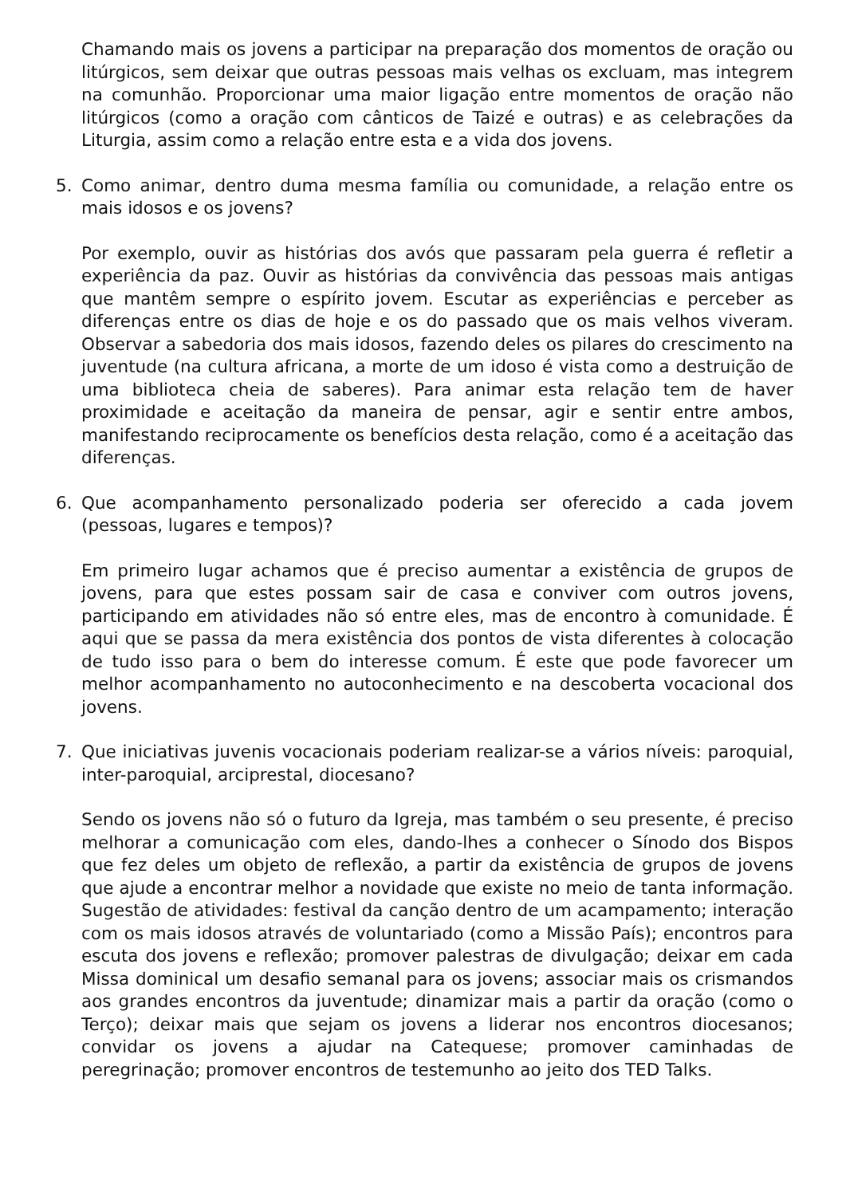Chamando mais os jovens a participar na preparação dos momentos de oração ou litúrgicos, sem deixar que outras pessoas mais velhas os excluam, mas integrem na comunhão. Proporcionar uma maior ligação entre momentos de oração não litúrgicos (como a oração com cânticos de Taizé e outras) e as celebrações da Liturgia, assim como a relação entre esta e a vida dos jovens.
5. Como animar, dentro duma mesma família ou comunidade, a relação entre os mais idosos e os jovens?
Por exemplo, ouvir as histórias dos avós que passaram pela guerra é refletir a experiência da paz. Ouvir as histórias da convivência das pessoas mais antigas que mantêm sempre o espírito jovem. Escutar as experiências e perceber as diferenças entre os dias de hoje e os do passado que os mais velhos viveram. Observar a sabedoria dos mais idosos, fazendo deles os pilares do crescimento na juventude (na cultura africana, a morte de um idoso é vista como a destruição de uma biblioteca cheia de saberes). Para animar esta relação tem de haver proximidade e aceitação da maneira de pensar, agir e sentir entre ambos, manifestando reciprocamente os benefícios desta relação, como é a aceitação das diferenças.
6. Que acompanhamento personalizado poderia ser oferecido a cada jovem (pessoas, lugares e tempos)?
Em primeiro lugar achamos que é preciso aumentar a existência de grupos de jovens, para que estes possam sair de casa e conviver com outros jovens, participando em atividades não só entre eles, mas de encontro à comunidade. É aqui que se passa da mera existência dos pontos de vista diferentes à colocação de tudo isso para o bem do interesse comum. É este que pode favorecer um melhor acompanhamento no autoconhecimento e na descoberta vocacional dos jovens.
7. Que iniciativas juvenis vocacionais poderiam realizar-se a vários níveis: paroquial, inter-paroquial, arciprestal, diocesano?
Sendo os jovens não só o futuro da Igreja, mas também o seu presente, é preciso melhorar a comunicação com eles, dando-lhes a conhecer o Sínodo dos Bispos que fez deles um objeto de reflexão, a partir da existência de grupos de jovens que ajude a encontrar melhor a novidade que existe no meio de tanta informação. Sugestão de atividades: festival da canção dentro de um acampamento; interação com os mais idosos através de voluntariado (como a Missão País); encontros para escuta dos jovens e reflexão; promover palestras de divulgação; deixar em cada Missa dominical um desafio semanal para os jovens; associar mais os crismandos aos grandes encontros da juventude; dinamizar mais a partir da oração (como o Terço); deixar mais que sejam os jovens a liderar nos encontros diocesanos; convidar os jovens a ajudar na Catequese; promover caminhadas de peregrinação; promover encontros de testemunho ao jeito dos TED Talks.